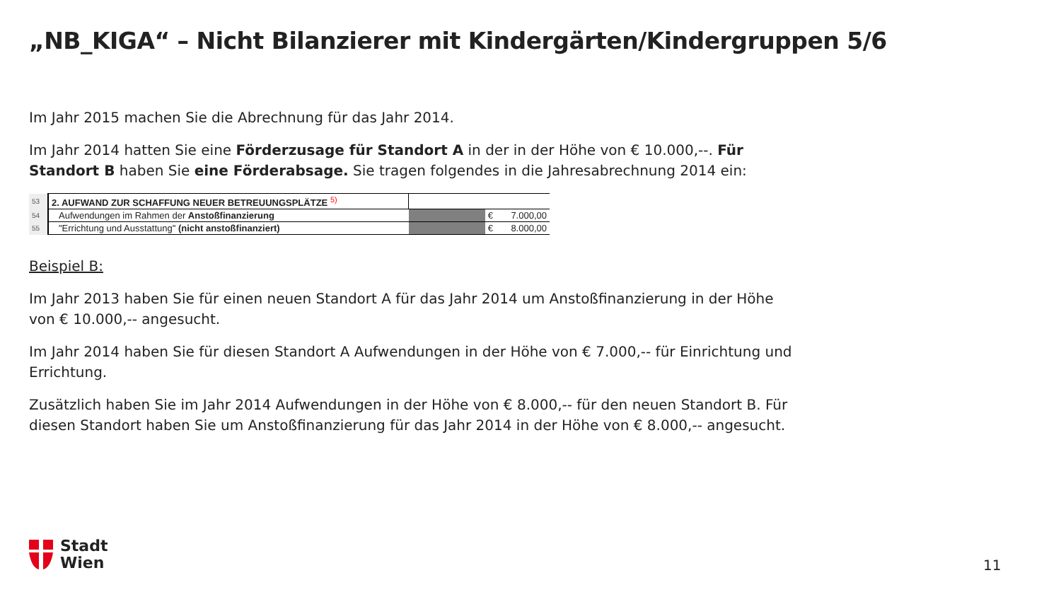„NB_KIGA“ – Nicht Bilanzierer mit Kindergärten/Kindergruppen 5/6
Im Jahr 2015 machen Sie die Abrechnung für das Jahr 2014.
Im Jahr 2014 hatten Sie eine Förderzusage für Standort A in der in der Höhe von € 10.000,--. Für Standort B haben Sie eine Förderabsage. Sie tragen folgendes in die Jahresabrechnung 2014 ein:
| 53 | 2. AUFWAND ZUR SCHAFFUNG NEUER BETREUUNGSPLÄTZE <sup>5)</sup> | | | |
| 54 | Aufwendungen im Rahmen der Anstoßfinanzierung | | € | 7.000,00 |
| 55 | "Errichtung und Ausstattung" (nicht anstoßfinanziert) | | € | 8.000,00 |
Beispiel B:
Im Jahr 2013 haben Sie für einen neuen Standort A für das Jahr 2014 um Anstoßfinanzierung in der Höhe von € 10.000,-- angesucht.
Im Jahr 2014 haben Sie für diesen Standort A Aufwendungen in der Höhe von € 7.000,-- für Einrichtung und Errichtung.
Zusätzlich haben Sie im Jahr 2014 Aufwendungen in der Höhe von € 8.000,-- für den neuen Standort B. Für diesen Standort haben Sie um Anstoßfinanzierung für das Jahr 2014 in der Höhe von € 8.000,-- angesucht.
Stadt
Wien
11